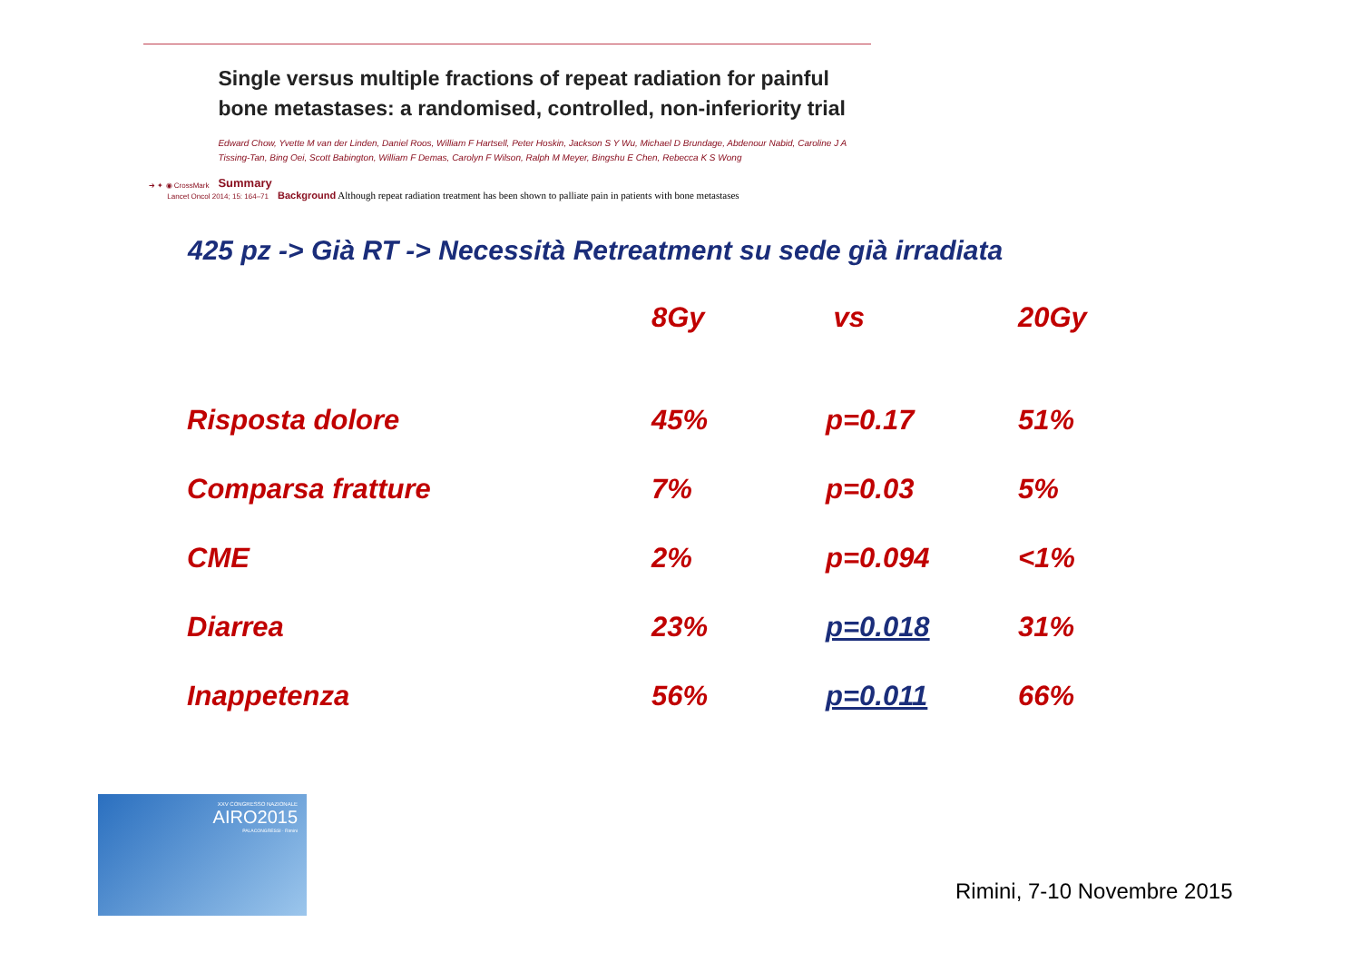➔ ✦ ◉ CrossMark
Single versus multiple fractions of repeat radiation for painful bone metastases: a randomised, controlled, non-inferiority trial
Edward Chow, Yvette M van der Linden, Daniel Roos, William F Hartsell, Peter Hoskin, Jackson S Y Wu, Michael D Brundage, Abdenour Nabid, Caroline J A Tissing-Tan, Bing Oei, Scott Babington, William F Demas, Carolyn F Wilson, Ralph M Meyer, Bingshu E Chen, Rebecca K S Wong
Summary
Lancet Oncol 2014; 15: 164–71
Background Although repeat radiation treatment has been shown to palliate pain in patients with bone metastases
425 pz -> Già RT -> Necessità Retreatment su sede già irradiata
| | 8Gy | vs | 20Gy |
| --- | --- | --- | --- |
| Risposta dolore | 45% | p=0.17 | 51% |
| Comparsa fratture | 7% | p=0.03 | 5% |
| CME | 2% | p=0.094 | <1% |
| Diarrea | 23% | p=0.018 | 31% |
| Inappetenza | 56% | p=0.011 | 66% |
XXV CONGRESSO NAZIONALE
AIRO2015
PALACONGRESSI · Rimini
Rimini, 7-10 Novembre 2015